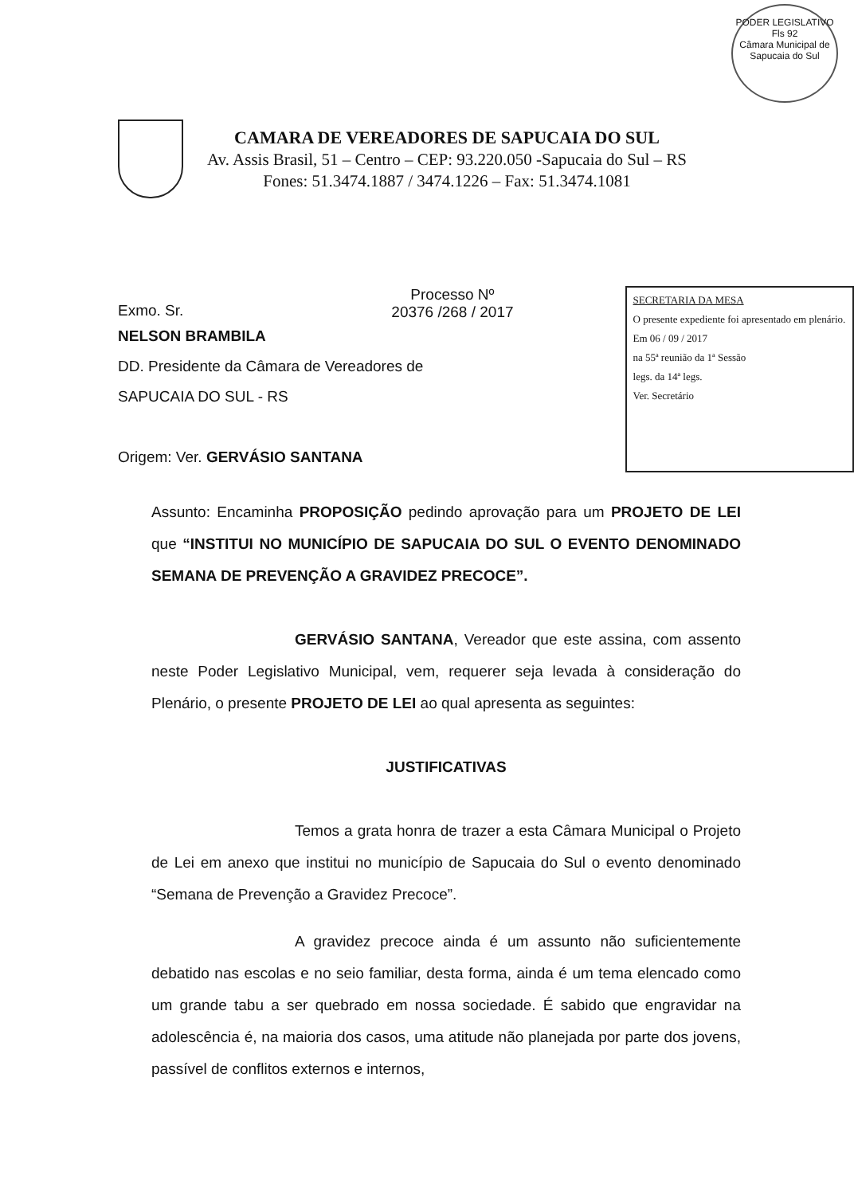PODER LEGISLATIVO
Fls 92
Câmara Municipal de Sapucaia do Sul
CAMARA DE VEREADORES DE SAPUCAIA DO SUL
Av. Assis Brasil, 51 – Centro – CEP: 93.220.050 -Sapucaia do Sul – RS
Fones: 51.3474.1887 / 3474.1226 – Fax: 51.3474.1081
Exmo. Sr. Processo Nº
20376 /268 / 2017
NELSON BRAMBILA
DD. Presidente da Câmara de Vereadores de
SAPUCAIA DO SUL - RS
Origem: Ver. GERVÁSIO SANTANA
SECRETARIA DA MESA
O presente expediente foi apresentado em plenário.
Em 06 / 09 / 2017
na 55ª reunião da 1ª Sessão
legs. da 14ª legs.
Ver. Secretário
Assunto: Encaminha PROPOSIÇÃO pedindo aprovação para um PROJETO DE LEI que “INSTITUI NO MUNICÍPIO DE SAPUCAIA DO SUL O EVENTO DENOMINADO SEMANA DE PREVENÇÃO A GRAVIDEZ PRECOCE”.
GERVÁSIO SANTANA, Vereador que este assina, com assento neste Poder Legislativo Municipal, vem, requerer seja levada à consideração do Plenário, o presente PROJETO DE LEI ao qual apresenta as seguintes:
JUSTIFICATIVAS
Temos a grata honra de trazer a esta Câmara Municipal o Projeto de Lei em anexo que institui no município de Sapucaia do Sul o evento denominado “Semana de Prevenção a Gravidez Precoce”.
A gravidez precoce ainda é um assunto não suficientemente debatido nas escolas e no seio familiar, desta forma, ainda é um tema elencado como um grande tabu a ser quebrado em nossa sociedade. É sabido que engravidar na adolescência é, na maioria dos casos, uma atitude não planejada por parte dos jovens, passível de conflitos externos e internos,